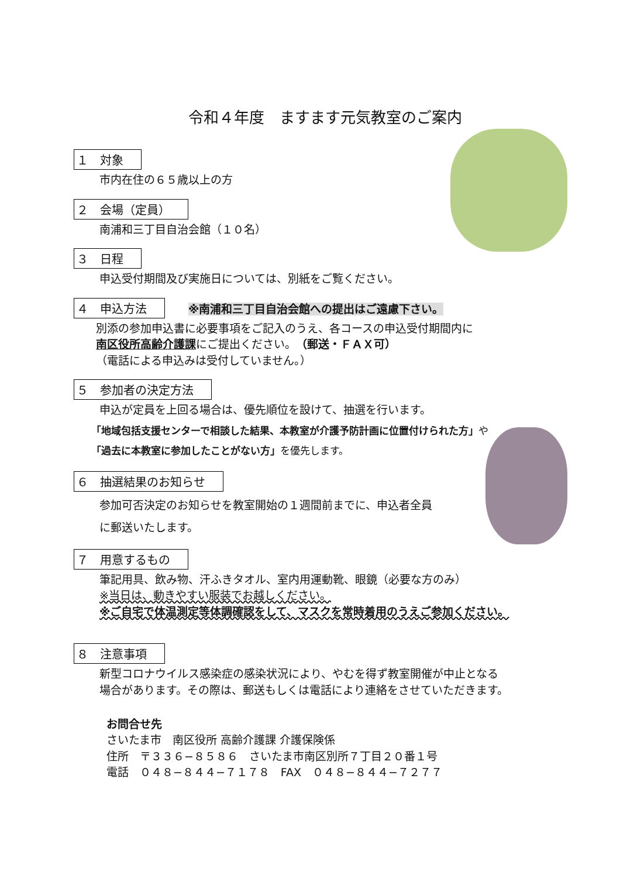令和４年度　ますます元気教室のご案内
１　対象
市内在住の６５歳以上の方
２　会場（定員）
南浦和三丁目自治会館（１０名）
３　日程
申込受付期間及び実施日については、別紙をご覧ください。
４　申込方法
※南浦和三丁目自治会館への提出はご遠慮下さい。
別添の参加申込書に必要事項をご記入のうえ、各コースの申込受付期間内に
南区役所高齢介護課にご提出ください。（郵送・ＦＡＸ可）
（電話による申込みは受付していません。）
５　参加者の決定方法
申込が定員を上回る場合は、優先順位を設けて、抽選を行います。
「地域包括支援センターで相談した結果、本教室が介護予防計画に位置付けられた方」や
「過去に本教室に参加したことがない方」を優先します。
６　抽選結果のお知らせ
参加可否決定のお知らせを教室開始の１週間前までに、申込者全員
に郵送いたします。
７　用意するもの
筆記用具、飲み物、汗ふきタオル、室内用運動靴、眼鏡（必要な方のみ）
※当日は、動きやすい服装でお越しください。
※ご自宅で体温測定等体調確認をして、マスクを常時着用のうえご参加ください。
８　注意事項
新型コロナウイルス感染症の感染状況により、やむを得ず教室開催が中止となる
場合があります。その際は、郵送もしくは電話により連絡をさせていただきます。
お問合せ先
さいたま市　南区役所 高齢介護課 介護保険係
住所　〒３３６−８５８６　さいたま市南区別所７丁目２０番１号
電話　０４８−８４４−７１７８　FAX　０４８−８４４−７２７７